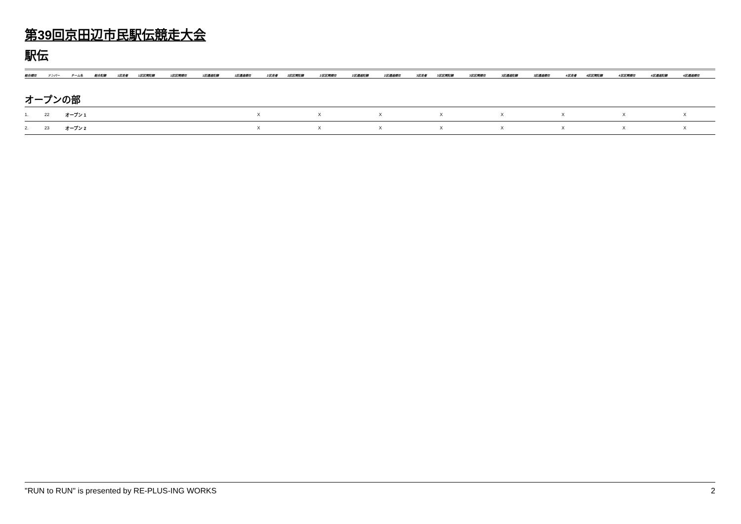第39回京田辺市民駅伝競走大会
駅伝
| 総合順位 | ナンバー | チーム名 | 総合記録 | 1区走者 | 1区区間記録 | 1区区間順位 | 1区通過記録 | 1区通過順位 | 2区走者 | 2区区間記録 | 2区区間順位 | 2区通過記録 | 2区通過順位 | 3区走者 | 3区区間記録 | 3区区間順位 | 3区通過記録 | 3区通過順位 | 4区走者 | 4区区間記録 | 4区区間順位 | 4区通過記録 | 4区通過順位 |
| --- | --- | --- | --- | --- | --- | --- | --- | --- | --- | --- | --- | --- | --- | --- | --- | --- | --- | --- | --- | --- | --- | --- | --- |
オープンの部
| 1. | 22 | オープン 1 | X | X | X | X | X | X | X | X |
| 2. | 23 | オープン 2 | X | X | X | X | X | X | X | X |
"RUN to RUN" is presented by RE-PLUS-ING WORKS 2